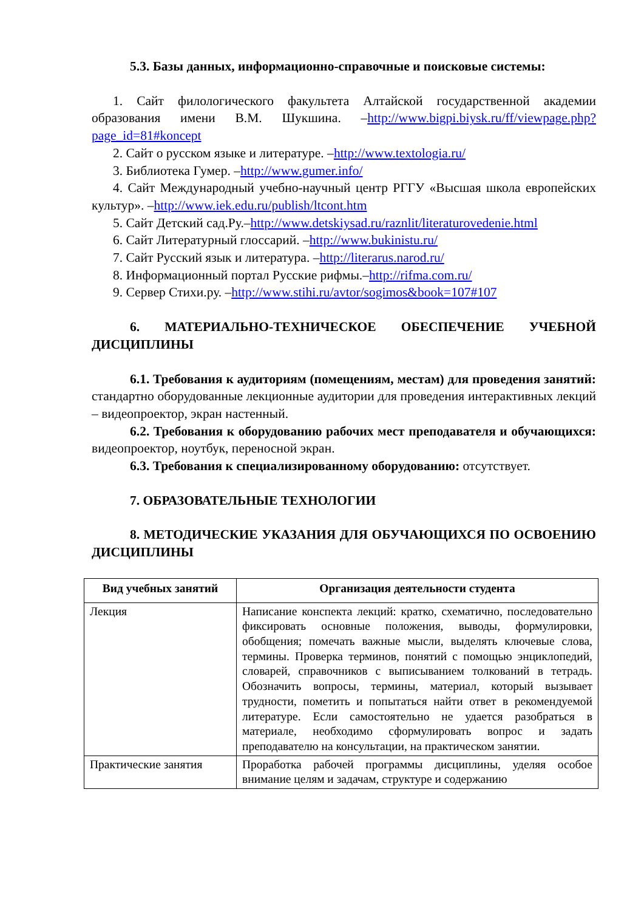5.3. Базы данных, информационно-справочные и поисковые системы:
1. Сайт филологического факультета Алтайской государственной академии образования имени В.М. Шукшина. –http://www.bigpi.biysk.ru/ff/viewpage.php?page_id=81#koncept
2. Сайт о русском языке и литературе. –http://www.textologia.ru/
3. Библиотека Гумер. –http://www.gumer.info/
4. Сайт Международный учебно-научный центр РГГУ «Высшая школа европейских культур». –http://www.iek.edu.ru/publish/ltcont.htm
5. Сайт Детский сад.Ру.–http://www.detskiysad.ru/raznlit/literaturovedenie.html
6. Сайт Литературный глоссарий. –http://www.bukinistu.ru/
7. Сайт Русский язык и литература. –http://literarus.narod.ru/
8. Информационный портал Русские рифмы.–http://rifma.com.ru/
9. Сервер Стихи.ру. –http://www.stihi.ru/avtor/sogimos&book=107#107
6. МАТЕРИАЛЬНО-ТЕХНИЧЕСКОЕ ОБЕСПЕЧЕНИЕ УЧЕБНОЙ ДИСЦИПЛИНЫ
6.1. Требования к аудиториям (помещениям, местам) для проведения занятий: стандартно оборудованные лекционные аудитории для проведения интерактивных лекций – видеопроектор, экран настенный.
6.2. Требования к оборудованию рабочих мест преподавателя и обучающихся: видеопроектор, ноутбук, переносной экран.
6.3. Требования к специализированному оборудованию: отсутствует.
7. ОБРАЗОВАТЕЛЬНЫЕ ТЕХНОЛОГИИ
8. МЕТОДИЧЕСКИЕ УКАЗАНИЯ ДЛЯ ОБУЧАЮЩИХСЯ ПО ОСВОЕНИЮ ДИСЦИПЛИНЫ
| Вид учебных занятий | Организация деятельности студента |
| --- | --- |
| Лекция | Написание конспекта лекций: кратко, схематично, последовательно фиксировать основные положения, выводы, формулировки, обобщения; помечать важные мысли, выделять ключевые слова, термины. Проверка терминов, понятий с помощью энциклопедий, словарей, справочников с выписыванием толкований в тетрадь. Обозначить вопросы, термины, материал, который вызывает трудности, пометить и попытаться найти ответ в рекомендуемой литературе. Если самостоятельно не удается разобраться в материале, необходимо сформулировать вопрос и задать преподавателю на консультации, на практическом занятии. |
| Практические занятия | Проработка рабочей программы дисциплины, уделяя особое внимание целям и задачам, структуре и содержанию |